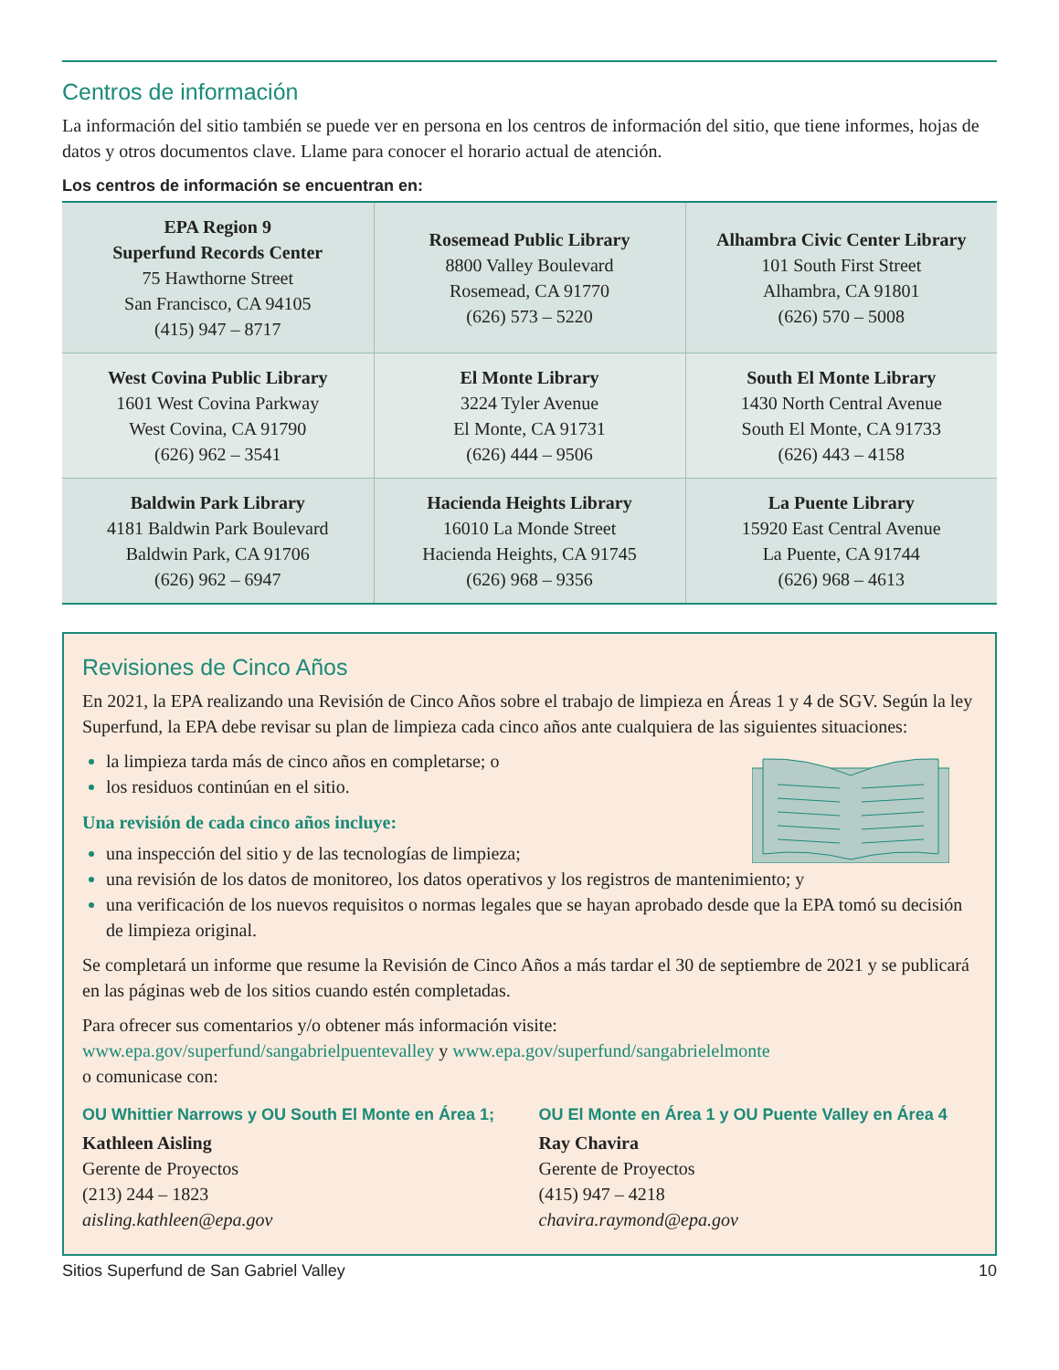Centros de información
La información del sitio también se puede ver en persona en los centros de información del sitio, que tiene informes, hojas de datos y otros documentos clave. Llame para conocer el horario actual de atención.
Los centros de información se encuentran en:
| EPA Region 9 Superfund Records Center 75 Hawthorne Street San Francisco, CA 94105 (415) 947 – 8717 | Rosemead Public Library 8800 Valley Boulevard Rosemead, CA 91770 (626) 573 – 5220 | Alhambra Civic Center Library 101 South First Street Alhambra, CA 91801 (626) 570 – 5008 |
| West Covina Public Library 1601 West Covina Parkway West Covina, CA 91790 (626) 962 – 3541 | El Monte Library 3224 Tyler Avenue El Monte, CA 91731 (626) 444 – 9506 | South El Monte Library 1430 North Central Avenue South El Monte, CA 91733 (626) 443 – 4158 |
| Baldwin Park Library 4181 Baldwin Park Boulevard Baldwin Park, CA 91706 (626) 962 – 6947 | Hacienda Heights Library 16010 La Monde Street Hacienda Heights, CA 91745 (626) 968 – 9356 | La Puente Library 15920 East Central Avenue La Puente, CA 91744 (626) 968 – 4613 |
Revisiones de Cinco Años
En 2021, la EPA realizando una Revisión de Cinco Años sobre el trabajo de limpieza en Áreas 1 y 4 de SGV. Según la ley Superfund, la EPA debe revisar su plan de limpieza cada cinco años ante cualquiera de las siguientes situaciones:
la limpieza tarda más de cinco años en completarse; o
los residuos continúan en el sitio.
Una revisión de cada cinco años incluye:
una inspección del sitio y de las tecnologías de limpieza;
una revisión de los datos de monitoreo, los datos operativos y los registros de mantenimiento; y
una verificación de los nuevos requisitos o normas legales que se hayan aprobado desde que la EPA tomó su decisión de limpieza original.
Se completará un informe que resume la Revisión de Cinco Años a más tardar el 30 de septiembre de 2021 y se publicará en las páginas web de los sitios cuando estén completadas.
Para ofrecer sus comentarios y/o obtener más información visite:
www.epa.gov/superfund/sangabrielpuentevalley y www.epa.gov/superfund/sangabrielelmonte
o comunicase con:
OU Whittier Narrows y OU South El Monte en Área 1;
Kathleen Aisling
Gerente de Proyectos
(213) 244 – 1823
aisling.kathleen@epa.gov
OU El Monte en Área 1 y OU Puente Valley en Área 4
Ray Chavira
Gerente de Proyectos
(415) 947 – 4218
chavira.raymond@epa.gov
Sitios Superfund de San Gabriel Valley 10